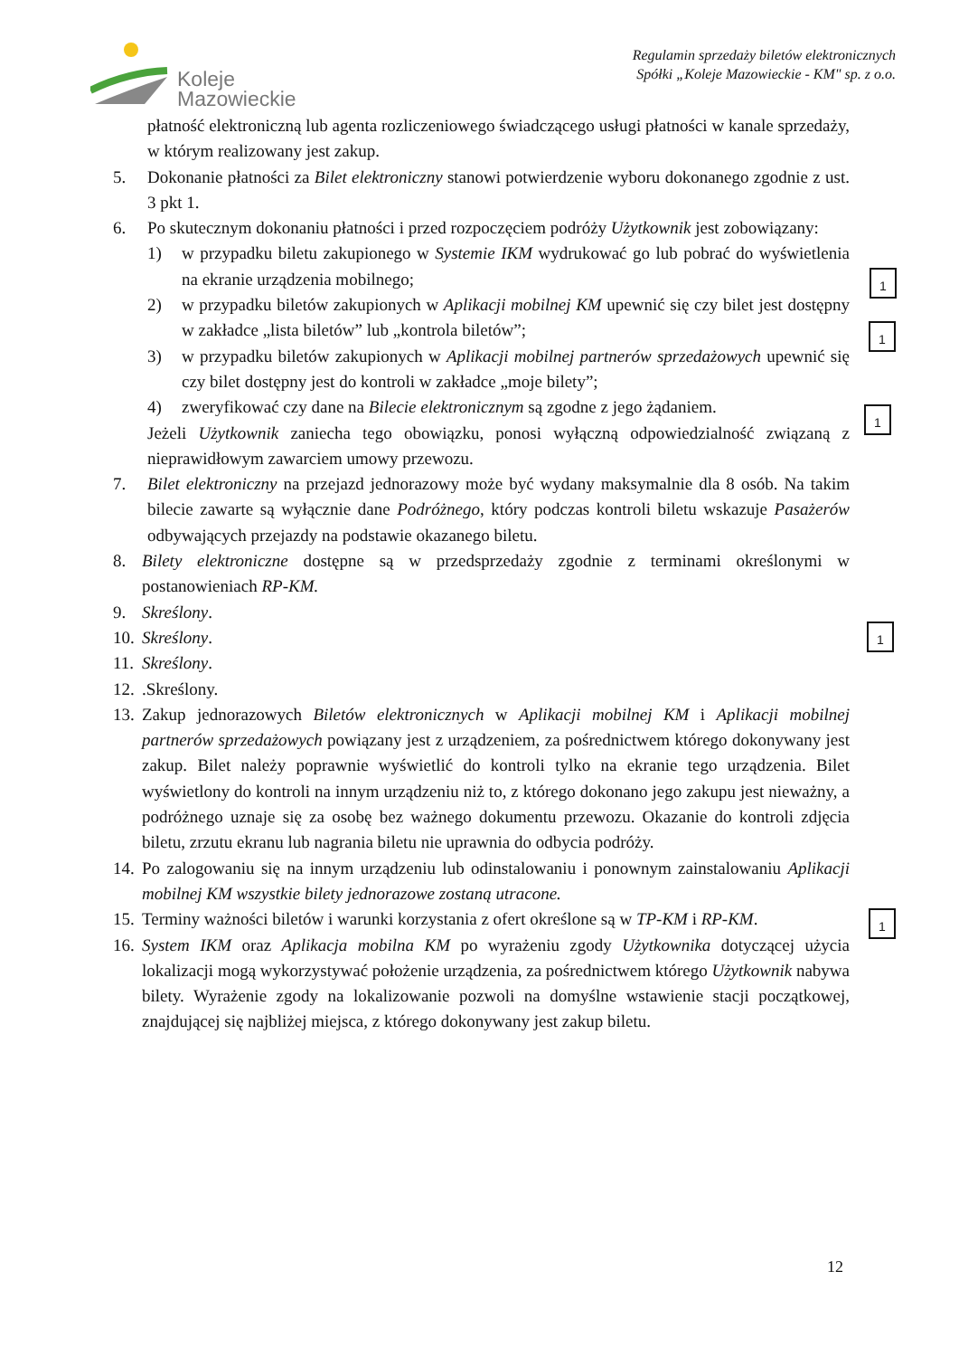Koleje
Mazowieckie
Regulamin sprzedaży biletów elektronicznych
Spółki „Koleje Mazowieckie - KM" sp. z o.o.
płatność elektroniczną lub agenta rozliczeniowego świadczącego usługi płatności w kanale sprzedaży, w którym realizowany jest zakup.
5. Dokonanie płatności za Bilet elektroniczny stanowi potwierdzenie wyboru dokonanego zgodnie z ust. 3 pkt 1.
6. Po skutecznym dokonaniu płatności i przed rozpoczęciem podróży Użytkownik jest zobowiązany:
1) w przypadku biletu zakupionego w Systemie IKM wydrukować go lub pobrać do wyświetlenia na ekranie urządzenia mobilnego;
2) w przypadku biletów zakupionych w Aplikacji mobilnej KM upewnić się czy bilet jest dostępny w zakładce „lista biletów” lub „kontrola biletów”;
3) w przypadku biletów zakupionych w Aplikacji mobilnej partnerów sprzedażowych upewnić się czy bilet dostępny jest do kontroli w zakładce „moje bilety”;
4) zweryfikować czy dane na Bilecie elektronicznym są zgodne z jego żądaniem.
Jeżeli Użytkownik zaniecha tego obowiązku, ponosi wyłączną odpowiedzialność związaną z nieprawidłowym zawarciem umowy przewozu.
7. Bilet elektroniczny na przejazd jednorazowy może być wydany maksymalnie dla 8 osób. Na takim bilecie zawarte są wyłącznie dane Podróżnego, który podczas kontroli biletu wskazuje Pasażerów odbywających przejazdy na podstawie okazanego biletu.
8. Bilety elektroniczne dostępne są w przedsprzedaży zgodnie z terminami określonymi w postanowieniach RP-KM.
9. Skreślony.
10.
Skreślony.
11.
Skreślony.
12.
.Skreślony.
13.
Zakup jednorazowych Biletów elektronicznych w Aplikacji mobilnej KM i Aplikacji mobilnej partnerów sprzedażowych powiązany jest z urządzeniem, za pośrednictwem którego dokonywany jest zakup. Bilet należy poprawnie wyświetlić do kontroli tylko na ekranie tego urządzenia. Bilet wyświetlony do kontroli na innym urządzeniu niż to, z którego dokonano jego zakupu jest nieważny, a podróżnego uznaje się za osobę bez ważnego dokumentu przewozu. Okazanie do kontroli zdjęcia biletu, zrzutu ekranu lub nagrania biletu nie uprawnia do odbycia podróży.
14.
Po zalogowaniu się na innym urządzeniu lub odinstalowaniu i ponownym zainstalowaniu Aplikacji mobilnej KM wszystkie bilety jednorazowe zostaną utracone.
15.
Terminy ważności biletów i warunki korzystania z ofert określone są w TP-KM i RP-KM.
16.
System IKM oraz Aplikacja mobilna KM po wyrażeniu zgody Użytkownika dotyczącej użycia lokalizacji mogą wykorzystywać położenie urządzenia, za pośrednictwem którego Użytkownik nabywa bilety. Wyrażenie zgody na lokalizowanie pozwoli na domyślne wstawienie stacji początkowej, znajdującej się najbliżej miejsca, z którego dokonywany jest zakup biletu.
1
1
1
1
1
12